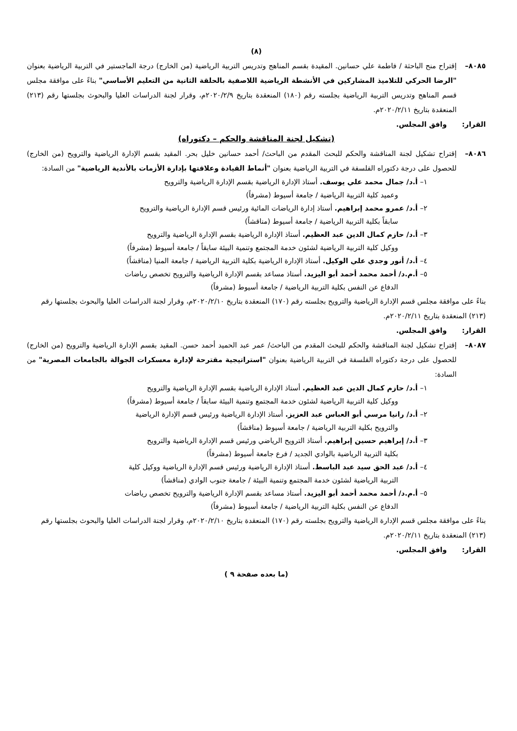(٨)
٨٠٨٥– إقتراح منح الباحثة / فاطمة علي حسانين. المقيدة بقسم المناهج وتدريس التربية الرياضية (من الخارج) درجة الماجستير في التربية الرياضية بعنوان "الرضا الحركي للتلاميذ المشاركين في الأنشطة الرياضية اللاصفية بالحلقة الثانية من التعليم الأساسي" بناءً على موافقة مجلس قسم المناهج وتدريس التربية الرياضية بجلسته رقم (١٨٠) المنعقدة بتاريخ ٢٠٢٠/٢/٩م، وقرار لجنة الدراسات العليا والبحوث بجلستها رقم (٢١٣) المنعقدة بتاريخ ٢٠٢٠/٢/١١م.
القرار: وافق المجلس.
(تشكيل لجنة المناقشة والحكم – دكتوراه)
٨٠٨٦– إقتراح تشكيل لجنة المناقشة والحكم للبحث المقدم من الباحث/ أحمد حسانين خليل بحر. المقيد بقسم الإدارة الرياضية والترويح (من الخارج) للحصول على درجة دكتوراه الفلسفة في التربية الرياضية بعنوان "أنماط القيادة وعلاقتها بإدارة الأزمات بالأندية الرياضية" من السادة:
١– أ.د/ جمال محمد علي يوسف. أستاذ الإدارة الرياضية بقسم الإدارة الرياضية والترويح
وعميد كلية التربية الرياضية / جامعة أسيوط (مشرفاً)
٢– أ.د/ عمرو محمد إبراهيم. أستاذ إدارة الرياضات المائية ورئيس قسم الإدارة الرياضية والترويح
سابقاً بكلية التربية الرياضية / جامعة أسيوط (مناقشاً)
٣– أ.د/ حازم كمال الدين عبد العظيم. أستاذ الإدارة الرياضية بقسم الإدارة الرياضية والترويح
ووكيل كلية التربية الرياضية لشئون خدمة المجتمع وتنمية البيئة سابقاً / جامعة أسيوط (مشرفاً)
٤– أ.د/ أنور وجدي علي الوكيل. أستاذ الإدارة الرياضية بكلية التربية الرياضية / جامعة المنيا (مناقشاً)
٥– أ.م.د/ أحمد محمد أحمد أبو اليزيد. أستاذ مساعد بقسم الإدارة الرياضية والترويح تخصص رياضات
الدفاع عن النفس بكلية التربية الرياضية / جامعة أسيوط (مشرفاً)
بناءً على موافقة مجلس قسم الإدارة الرياضية والترويح بجلسته رقم (١٧٠) المنعقدة بتاريخ ٢٠٢٠/٢/١٠م، وقرار لجنة الدراسات العليا والبحوث بجلستها رقم (٢١٣) المنعقدة بتاريخ ٢٠٢٠/٢/١١م.
القرار: وافق المجلس.
٨٠٨٧– إقتراح تشكيل لجنة المناقشة والحكم للبحث المقدم من الباحث/ عمر عبد الحميد أحمد حسن. المقيد بقسم الإدارة الرياضية والترويح (من الخارج) للحصول على درجة دكتوراه الفلسفة في التربية الرياضية بعنوان "استراتيجية مقترحة لإدارة معسكرات الجوالة بالجامعات المصرية" من السادة:
١– أ.د/ حازم كمال الدين عبد العظيم. أستاذ الإدارة الرياضية بقسم الإدارة الرياضية والترويح
ووكيل كلية التربية الرياضية لشئون خدمة المجتمع وتنمية البيئة سابقاً / جامعة أسيوط (مشرفاً)
٢– أ.د/ رانيا مرسي أبو العباس عبد العزيز. أستاذ الإدارة الرياضية ورئيس قسم الإدارة الرياضية
والترويح بكلية التربية الرياضية / جامعة أسيوط (مناقشاً)
٣– أ.د/ إبراهيم حسين إبراهيم. أستاذ الترويح الرياضي ورئيس قسم الإدارة الرياضية والترويح
بكلية التربية الرياضية بالوادي الجديد / فرع جامعة أسيوط (مشرفاً)
٤– أ.د/ عبد الحق سيد عبد الباسط. أستاذ الإدارة الرياضية ورئيس قسم الإدارة الرياضية ووكيل كلية
التربية الرياضية لشئون خدمة المجتمع وتنمية البيئة / جامعة جنوب الوادي (مناقشاً)
٥– أ.م.د/ أحمد محمد أحمد أبو اليزيد. أستاذ مساعد بقسم الإدارة الرياضية والترويح تخصص رياضات
الدفاع عن النفس بكلية التربية الرياضية / جامعة أسيوط (مشرفاً)
بناءً على موافقة مجلس قسم الإدارة الرياضية والترويح بجلسته رقم (١٧٠) المنعقدة بتاريخ ٢٠٢٠/٢/١٠م، وقرار لجنة الدراسات العليا والبحوث بجلستها رقم (٢١٣) المنعقدة بتاريخ ٢٠٢٠/٢/١١م.
القرار: وافق المجلس.
(ما بعده صفحة ٩ )